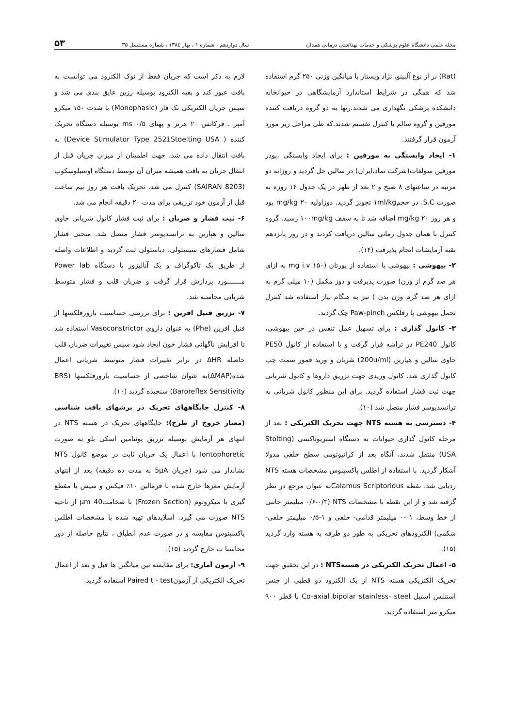مجله علمی دانشگاه علوم پزشکی و خدمات بهداشتی درمانی همدان سال دوازدهم ، شماره ۱ ، بهار ۱۳۸٤ ، شماره مسلسل ۳۵ ۵۳
(Rat) نر از نوع آلبینو، نژاد ویستار با میانگین وزنی ۲۵۰ گرم استفاده شد که همگی در شرایط استاندارد آزمایشگاهی در حیوانخانه دانشکده پزشکی نگهداری می شدند.رتها به دو گروه دریافت کننده مورفین و گروه سالم یا کنترل تقسیم شدند.که طی مراحل زیر مورد آزمون قرار گرفتند.
۱- ایجاد وابستگی به مورفین : برای ایجاد وابستگی ،پودر مورفین سولفات(شرکت تماد،ایران) در سالین حل گردید و روزانه دو مرتبه در ساعتهای ۸ صبح و ۲ بعد از ظهر در یک جدول ۱۴ روزه به صورت S.C. در حجم۱ml/kg تجویز گردید. دوزاولیه ۲۰ mg/kg بود و هر روز ۲۰ mg/kg اضافه شد تا به سقف ۱۰۰mg/kg رسید. گروه کنترل با همان جدول زمانی سالین دریافت کردند و در روز پانزدهم بقیه آزمایشات انجام پذیرفت (۱۴).
۲- بیهوشی : بیهوشی با استفاده از یورتان (۱۵۰ mg i.v به ازای هر صد گرم از وزن) صورت پذیرفت و دوز مکمل (۱۰ میلی گرم به ازای هر صد گرم وزن بدن ) نیز به هنگام نیاز استفاده شد کنترل تحمل بیهوشی با رفلکس Paw-pinch چک گردید.
۳- کانول گذاری : برای تسهیل عمل تنفس در حین بیهوشی، کانول PE240 در تراشه قرار گرفت و با استفاده از کانول PE50 حاوی سالین و هپارین (200u/ml) شریان و ورید فمور سمت چپ کانول گذاری شد. کانول وریدی جهت تزریق داروها و کانول شریانی جهت ثبت فشار استفاده گردید. برای این منظور کانول شریانی به ترانسدیوسر فشار متصل شد (۱۰).
۴- دسترسی به هسته NTS جهت تحریک الکتریکی : بعد از مرحله کانول گذاری حیوانات به دستگاه استریوتاکسی (Stolting USA) منتقل شدند، آنگاه بعد از کرانیوتومی سطح خلفی مدولا آشکار گردید. با استفاده از اطلس پاکسینوس مشخصات هسته NTS ردیابی شد. نقطه Calamus Scriptoriousبه عنوان مرجع در نظر گرفته شد و از این نقطه با مشخصات NTS (۰/۶-۰/۳ میلیمتر جانبی از خط وسط، ۱ -۰ میلیمتر قدامی- خلفی و ۱-۰/۵ میلیمتر خلفی- شکمی) الکترودهای تحریکی به طور دو طرفه به هسته وارد گردید (۱۵).
۵- اعمال تحریک الکتریکی در هستهNTS : در این تحقیق جهت تحریک الکتریکی هسته NTS از یک الکترود دو قطبی از جنس استنلس استیل Co-axial bipolar stainless- steel با قطر ۹۰۰ میکرو متر استفاده گردید.
لازم به ذکر است که جریان فقط از نوک الکترود می توانست به بافت عبور کند و بقیه الکترود بوسیله رزین عایق بندی می شد و سپس جریان الکتریکی تک فاز (Monophasic) با شدت ۱۵۰ میکرو آمپر ، فرکانس ۲۰ هرتز و پهنای ۰/۵ ms بوسیله دستگاه تحریک کننده ( Device Stimulator Type 2521Stoelting USA) به بافت انتقال داده می شد. جهت اطمینان از میزان جریان قبل از انتقال جریان به بافت همیشه میزان آن توسط دستگاه اوسیلوسکوپ (8203 SAIRAN) کنترل می شد. تحریک بافت هر روز نیم ساعت قبل از آزمون خود تزریقی برای مدت ۲۰ دقیقه انجام می شد.
۶- ثبت فشار و ضربان : برای ثبت فشار کانول شریانی حاوی سالین و هپارین به ترانسدیوسر فشار متصل شد. منحنی فشار شامل فشارهای سیستولی، دیاستولی ثبت گردید و اطلاعات واصله از طریق یک تاکوگراف و یک آنالیزور با دستگاه Power lab مـــــــورد پردازش قرار گرفت و ضربان قلب و فشار متوسط شریانی محاسبه شد.
۷- تزریق فنیل افرین : برای بررسی حساسیت بارورفلکسها از فنیل افرین (Phe) به عنوان داروی Vasoconstrictor استفاده شد تا افزایش ناگهانی فشار خون ایجاد شود سپس تغییرات ضربان قلب حاصله ΔHR در برابر تغییرات فشار متوسط شریانی اعمال شده(ΔMAP)به عنوان شاخصی از حساسیت بارورفلکسها (BRS (Baroreflex Sensitivity سنجیده گردید (۱۰).
۸- کنترل جایگاههای تحریک در برشهای بافت شناسی (معیار خروج از طرح): جایگاههای تحریک در هسته NTS در انتهای هر آزمایش بوسیله تزریق پونتامین اسکی بلو به صورت Iontophoretic با اعمال یک جریان ثابت در موضع کانول NTS نشاندار می شود (جریان 5μA به مدت ده دقیقه) بعد از انتهای آزمایش مغزها خارج شده با فرمالین ۱۰٪ فیکس و سپس با مقطع گیری با میکروتوم (Frozen Section) با ضخامتμm 40 از ناحیه NTS صورت می گیرد. اسلایدهای تهیه شده با مشخصات اطلس پاکسینوس مقایسه و در صورت عدم انطباق ، نتایج حاصله از دور محاسبا ت خارج گردید (۱۵).
۹- آزمون آماری: برای مقایسه بین میانگین ها قبل و بعد از اعمال تحریک الکتریکی از آزمونPaired t - test استفاده گردید.